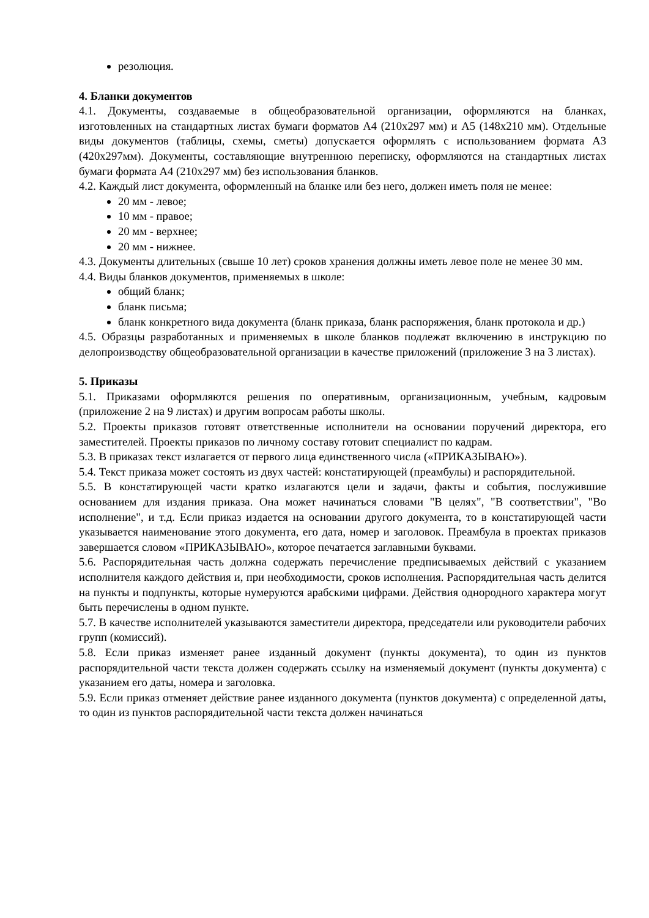резолюция.
4. Бланки документов
4.1. Документы, создаваемые в общеобразовательной организации, оформляются на бланках, изготовленных на стандартных листах бумаги форматов А4 (210х297 мм) и А5 (148х210 мм). Отдельные виды документов (таблицы, схемы, сметы) допускается оформлять с использованием формата А3 (420х297мм). Документы, составляющие внутреннюю переписку, оформляются на стандартных листах бумаги формата А4 (210х297 мм) без использования бланков.
4.2. Каждый лист документа, оформленный на бланке или без него, должен иметь поля не менее:
20 мм - левое;
10 мм - правое;
20 мм - верхнее;
20 мм - нижнее.
4.3. Документы длительных (свыше 10 лет) сроков хранения должны иметь левое поле не менее 30 мм.
4.4. Виды бланков документов, применяемых в школе:
общий бланк;
бланк письма;
бланк конкретного вида документа (бланк приказа, бланк распоряжения, бланк протокола и др.)
4.5. Образцы разработанных и применяемых в школе бланков подлежат включению в инструкцию по делопроизводству общеобразовательной организации в качестве приложений (приложение 3 на 3 листах).
5. Приказы
5.1. Приказами оформляются решения по оперативным, организационным, учебным, кадровым (приложение 2 на 9 листах) и другим вопросам работы школы.
5.2. Проекты приказов готовят ответственные исполнители на основании поручений директора, его заместителей. Проекты приказов по личному составу готовит специалист по кадрам.
5.3. В приказах текст излагается от первого лица единственного числа («ПРИКАЗЫВАЮ»).
5.4. Текст приказа может состоять из двух частей: констатирующей (преамбулы) и распорядительной.
5.5. В констатирующей части кратко излагаются цели и задачи, факты и события, послужившие основанием для издания приказа. Она может начинаться словами "В целях", "В соответствии", "Во исполнение", и т.д. Если приказ издается на основании другого документа, то в констатирующей части указывается наименование этого документа, его дата, номер и заголовок. Преамбула в проектах приказов завершается словом «ПРИКАЗЫВАЮ», которое печатается заглавными буквами.
5.6. Распорядительная часть должна содержать перечисление предписываемых действий с указанием исполнителя каждого действия и, при необходимости, сроков исполнения. Распорядительная часть делится на пункты и подпункты, которые нумеруются арабскими цифрами. Действия однородного характера могут быть перечислены в одном пункте.
5.7. В качестве исполнителей указываются заместители директора, председатели или руководители рабочих групп (комиссий).
5.8. Если приказ изменяет ранее изданный документ (пункты документа), то один из пунктов распорядительной части текста должен содержать ссылку на изменяемый документ (пункты документа) с указанием его даты, номера и заголовка.
5.9. Если приказ отменяет действие ранее изданного документа (пунктов документа) с определенной даты, то один из пунктов распорядительной части текста должен начинаться